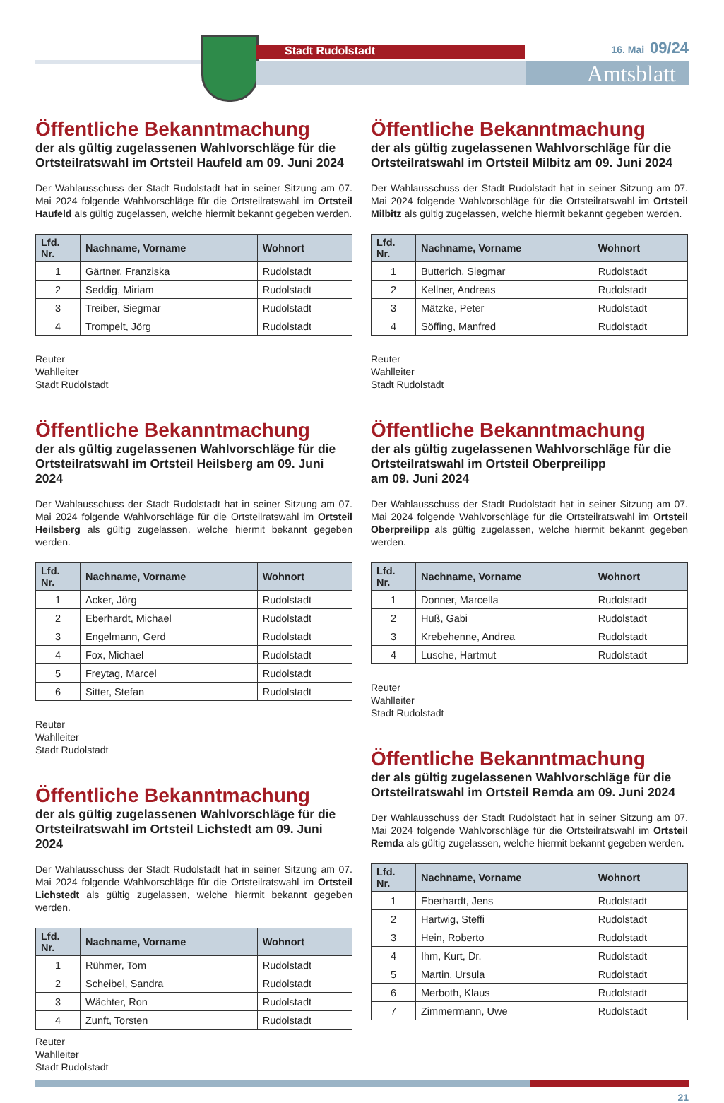Stadt Rudolstadt
Amtsblatt
16. Mai_09/24
Öffentliche Bekanntmachung
der als gültig zugelassenen Wahlvorschläge für die Ortsteilratswahl im Ortsteil Haufeld am 09. Juni 2024
Der Wahlausschuss der Stadt Rudolstadt hat in seiner Sitzung am 07. Mai 2024 folgende Wahlvorschläge für die Ortsteilratswahl im Ortsteil Haufeld als gültig zugelassen, welche hiermit bekannt gegeben werden.
| Lfd. Nr. | Nachname, Vorname | Wohnort |
| --- | --- | --- |
| 1 | Gärtner, Franziska | Rudolstadt |
| 2 | Seddig, Miriam | Rudolstadt |
| 3 | Treiber, Siegmar | Rudolstadt |
| 4 | Trompelt, Jörg | Rudolstadt |
Reuter
Wahlleiter
Stadt Rudolstadt
Öffentliche Bekanntmachung
der als gültig zugelassenen Wahlvorschläge für die Ortsteilratswahl im Ortsteil Heilsberg am 09. Juni 2024
Der Wahlausschuss der Stadt Rudolstadt hat in seiner Sitzung am 07. Mai 2024 folgende Wahlvorschläge für die Ortsteilratswahl im Ortsteil Heilsberg als gültig zugelassen, welche hiermit bekannt gegeben werden.
| Lfd. Nr. | Nachname, Vorname | Wohnort |
| --- | --- | --- |
| 1 | Acker, Jörg | Rudolstadt |
| 2 | Eberhardt, Michael | Rudolstadt |
| 3 | Engelmann, Gerd | Rudolstadt |
| 4 | Fox, Michael | Rudolstadt |
| 5 | Freytag, Marcel | Rudolstadt |
| 6 | Sitter, Stefan | Rudolstadt |
Reuter
Wahlleiter
Stadt Rudolstadt
Öffentliche Bekanntmachung
der als gültig zugelassenen Wahlvorschläge für die Ortsteilratswahl im Ortsteil Lichstedt am 09. Juni 2024
Der Wahlausschuss der Stadt Rudolstadt hat in seiner Sitzung am 07. Mai 2024 folgende Wahlvorschläge für die Ortsteilratswahl im Ortsteil Lichstedt als gültig zugelassen, welche hiermit bekannt gegeben werden.
| Lfd. Nr. | Nachname, Vorname | Wohnort |
| --- | --- | --- |
| 1 | Rühmer, Tom | Rudolstadt |
| 2 | Scheibel, Sandra | Rudolstadt |
| 3 | Wächter, Ron | Rudolstadt |
| 4 | Zunft, Torsten | Rudolstadt |
Reuter
Wahlleiter
Stadt Rudolstadt
Öffentliche Bekanntmachung
der als gültig zugelassenen Wahlvorschläge für die Ortsteilratswahl im Ortsteil Milbitz am 09. Juni 2024
Der Wahlausschuss der Stadt Rudolstadt hat in seiner Sitzung am 07. Mai 2024 folgende Wahlvorschläge für die Ortsteilratswahl im Ortsteil Milbitz als gültig zugelassen, welche hiermit bekannt gegeben werden.
| Lfd. Nr. | Nachname, Vorname | Wohnort |
| --- | --- | --- |
| 1 | Butterich, Siegmar | Rudolstadt |
| 2 | Kellner, Andreas | Rudolstadt |
| 3 | Mätzke, Peter | Rudolstadt |
| 4 | Söffing, Manfred | Rudolstadt |
Reuter
Wahlleiter
Stadt Rudolstadt
Öffentliche Bekanntmachung
der als gültig zugelassenen Wahlvorschläge für die Ortsteilratswahl im Ortsteil Oberpreilipp
am 09. Juni 2024
Der Wahlausschuss der Stadt Rudolstadt hat in seiner Sitzung am 07. Mai 2024 folgende Wahlvorschläge für die Ortsteilratswahl im Ortsteil Oberpreilipp als gültig zugelassen, welche hiermit bekannt gegeben werden.
| Lfd. Nr. | Nachname, Vorname | Wohnort |
| --- | --- | --- |
| 1 | Donner, Marcella | Rudolstadt |
| 2 | Huß, Gabi | Rudolstadt |
| 3 | Krebehenne, Andrea | Rudolstadt |
| 4 | Lusche, Hartmut | Rudolstadt |
Reuter
Wahlleiter
Stadt Rudolstadt
Öffentliche Bekanntmachung
der als gültig zugelassenen Wahlvorschläge für die Ortsteilratswahl im Ortsteil Remda am 09. Juni 2024
Der Wahlausschuss der Stadt Rudolstadt hat in seiner Sitzung am 07. Mai 2024 folgende Wahlvorschläge für die Ortsteilratswahl im Ortsteil Remda als gültig zugelassen, welche hiermit bekannt gegeben werden.
| Lfd. Nr. | Nachname, Vorname | Wohnort |
| --- | --- | --- |
| 1 | Eberhardt, Jens | Rudolstadt |
| 2 | Hartwig, Steffi | Rudolstadt |
| 3 | Hein, Roberto | Rudolstadt |
| 4 | Ihm, Kurt, Dr. | Rudolstadt |
| 5 | Martin, Ursula | Rudolstadt |
| 6 | Merboth, Klaus | Rudolstadt |
| 7 | Zimmermann, Uwe | Rudolstadt |
21